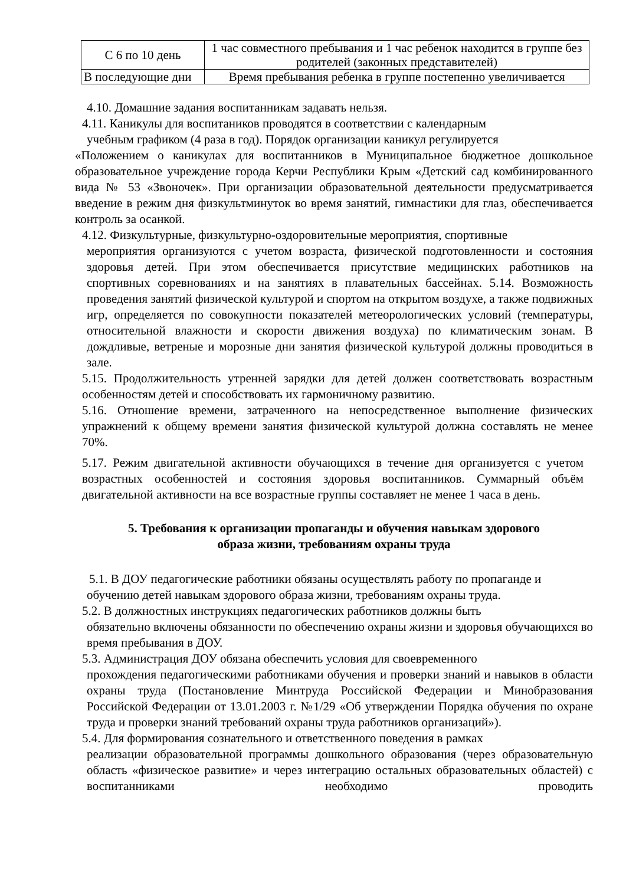| С 6 по 10 день | 1 час совместного пребывания и 1 час ребенок находится в группе без родителей (законных представителей) |
| В последующие дни | Время пребывания ребенка в группе постепенно увеличивается |
4.10. Домашние задания воспитанникам задавать нельзя.
4.11. Каникулы для воспитаников проводятся в соответствии с календарным
учебным графиком (4 раза в год). Порядок организации каникул регулируется
«Положением о каникулах для воспитанников в Муниципальное бюджетное дошкольное образовательное учреждение города Керчи Республики Крым «Детский сад комбинированного вида № 53 «Звоночек». При организации образовательной деятельности предусматривается введение в режим дня физкультминуток во время занятий, гимнастики для глаз, обеспечивается контроль за осанкой.
4.12. Физкультурные, физкультурно-оздоровительные мероприятия, спортивные
мероприятия организуются с учетом возраста, физической подготовленности и состояния здоровья детей. При этом обеспечивается присутствие медицинских работников на спортивных соревнованиях и на занятиях в плавательных бассейнах. 5.14. Возможность проведения занятий физической культурой и спортом на открытом воздухе, а также подвижных игр, определяется по совокупности показателей метеорологических условий (температуры, относительной влажности и скорости движения воздуха) по климатическим зонам. В дождливые, ветреные и морозные дни занятия физической культурой должны проводиться в зале.
5.15. Продолжительность утренней зарядки для детей должен соответствовать возрастным особенностям детей и способствовать их гармоничному развитию.
5.16. Отношение времени, затраченного на непосредственное выполнение физических упражнений к общему времени занятия физической культурой должна составлять не менее 70%.
5.17. Режим двигательной активности обучающихся в течение дня организуется с учетом возрастных особенностей и состояния здоровья воспитанников. Суммарный объём двигательной активности на все возрастные группы составляет не менее 1 часа в день.
5. Требования к организации пропаганды и обучения навыкам здорового
образа жизни, требованиям охраны труда
5.1. В ДОУ педагогические работники обязаны осуществлять работу по пропаганде и
обучению детей навыкам здорового образа жизни, требованиям охраны труда.
5.2. В должностных инструкциях педагогических работников должны быть
обязательно включены обязанности по обеспечению охраны жизни и здоровья обучающихся во время пребывания в ДОУ.
5.3. Администрация ДОУ обязана обеспечить условия для своевременного
прохождения педагогическими работниками обучения и проверки знаний и навыков в области охраны труда (Постановление Минтруда Российской Федерации и Минобразования Российской Федерации от 13.01.2003 г. №1/29 «Об утверждении Порядка обучения по охране труда и проверки знаний требований охраны труда работников организаций»).
5.4. Для формирования сознательного и ответственного поведения в рамках
реализации образовательной программы дошкольного образования (через образовательную область «физическое развитие» и через интеграцию остальных образовательных областей) с воспитанниками необходимо проводить